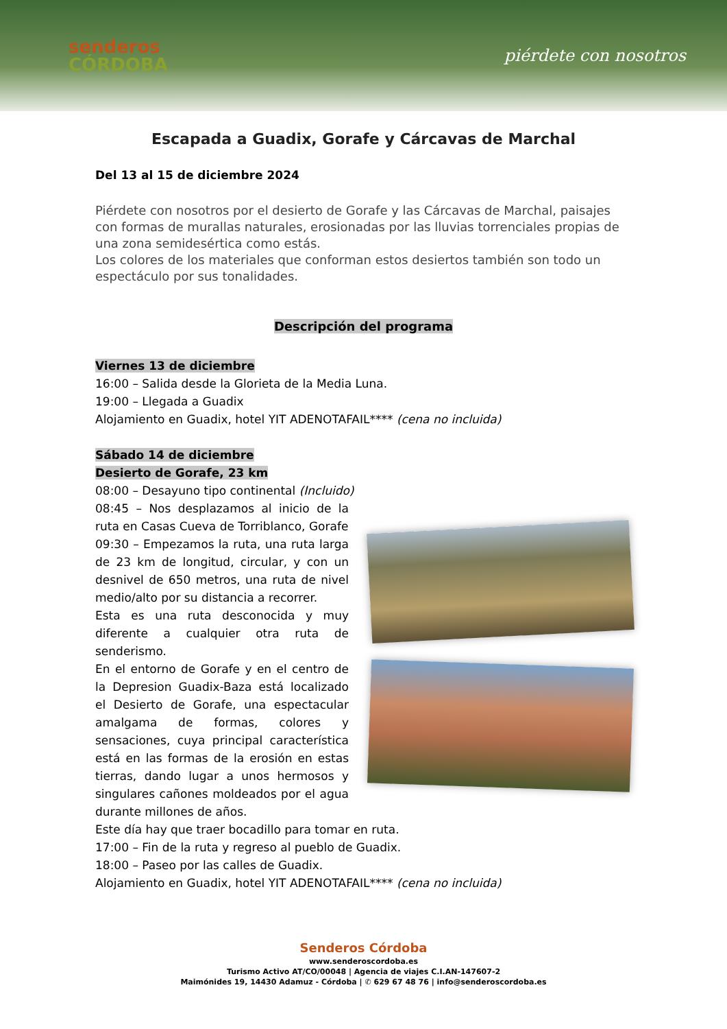senderos
CÓRDOBA
piérdete con nosotros
Escapada a Guadix, Gorafe y Cárcavas de Marchal
Del 13 al 15 de diciembre 2024
Piérdete con nosotros por el desierto de Gorafe y las Cárcavas de Marchal, paisajes con formas de murallas naturales, erosionadas por las lluvias torrenciales propias de una zona semidesértica como estás.
Los colores de los materiales que conforman estos desiertos también son todo un espectáculo por sus tonalidades.
Descripción del programa
Viernes 13 de diciembre
16:00 – Salida desde la Glorieta de la Media Luna.
19:00 – Llegada a Guadix
Alojamiento en Guadix, hotel YIT ADENOTAFAIL**** (cena no incluida)
Sábado 14 de diciembre
Desierto de Gorafe, 23 km
08:00 – Desayuno tipo continental (Incluido)
08:45 – Nos desplazamos al inicio de la ruta en Casas Cueva de Torriblanco, Gorafe
09:30 – Empezamos la ruta, una ruta larga de 23 km de longitud, circular, y con un desnivel de 650 metros, una ruta de nivel medio/alto por su distancia a recorrer.
Esta es una ruta desconocida y muy diferente a cualquier otra ruta de senderismo.
En el entorno de Gorafe y en el centro de la Depresion Guadix-Baza está localizado el Desierto de Gorafe, una espectacular amalgama de formas, colores y sensaciones, cuya principal característica está en las formas de la erosión en estas tierras, dando lugar a unos hermosos y singulares cañones moldeados por el agua durante millones de años.
Este día hay que traer bocadillo para tomar en ruta.
17:00 – Fin de la ruta y regreso al pueblo de Guadix.
18:00 – Paseo por las calles de Guadix.
Alojamiento en Guadix, hotel YIT ADENOTAFAIL**** (cena no incluida)
Senderos Córdoba
www.senderoscordoba.es
Turismo Activo AT/CO/00048 | Agencia de viajes C.I.AN-147607-2
Maimónides 19, 14430 Adamuz - Córdoba | ✆ 629 67 48 76 | info@senderoscordoba.es